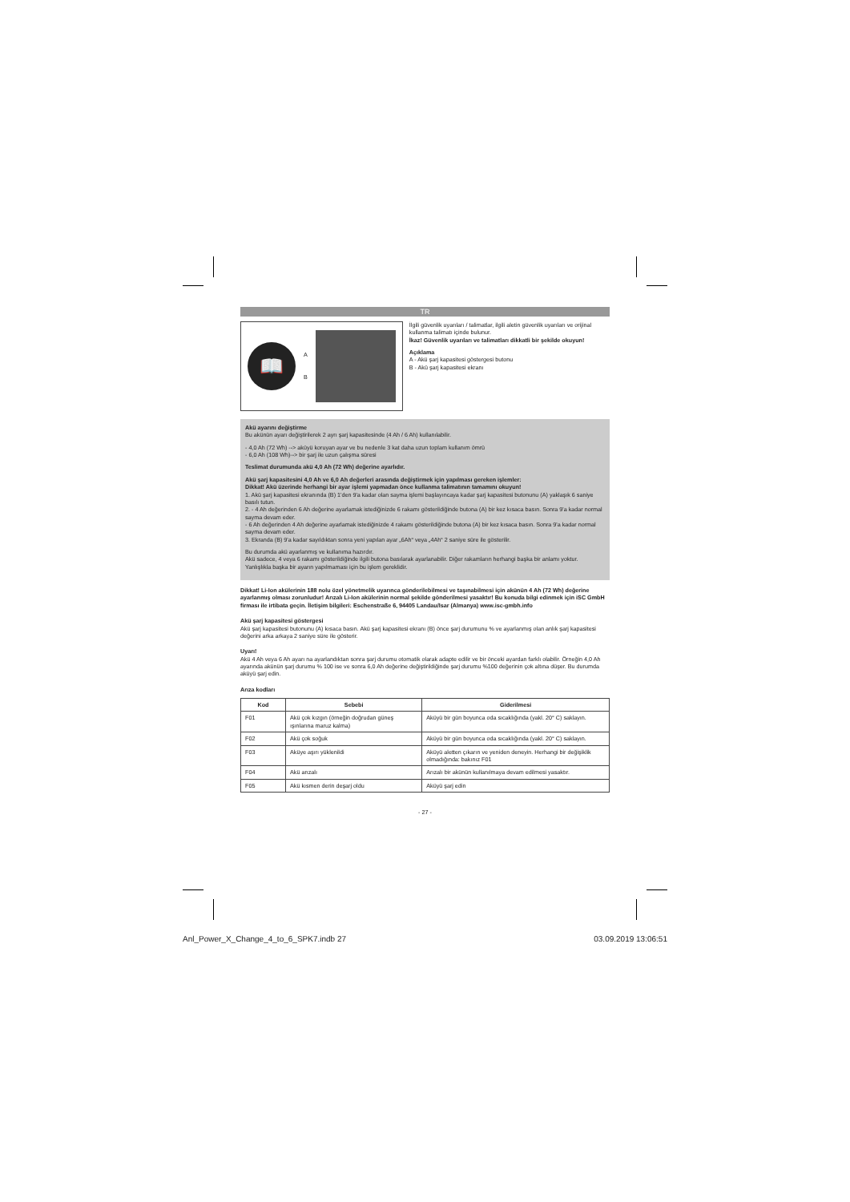TR
📖
A
B
İlgili güvenlik uyarıları / talimatlar, ilgili aletin güvenlik uyarıları ve orijinal kullanma talimatı içinde bulunur.
İkaz! Güvenlik uyarıları ve talimatları dikkatli bir şekilde okuyun!
Açıklama
A - Akü şarj kapasitesi göstergesi butonu
B - Akü şarj kapasitesi ekranı
Akü ayarını değiştirme
Bu akünün ayarı değiştirilerek 2 ayrı şarj kapasitesinde (4 Ah / 6 Ah) kullanılabilir.
- 4,0 Ah (72 Wh) --> aküyü koruyan ayar ve bu nedenle 3 kat daha uzun toplam kullanım ömrü
- 6,0 Ah (108 Wh)--> bir şarj ile uzun çalışma süresi
Teslimat durumunda akü 4,0 Ah (72 Wh) değerine ayarlıdır.
Akü şarj kapasitesini 4,0 Ah ve 6,0 Ah değerleri arasında değiştirmek için yapılması gereken işlemler:
Dikkat! Akü üzerinde herhangi bir ayar işlemi yapmadan önce kullanma talimatının tamamını okuyun!
1. Akü şarj kapasitesi ekranında (B) 1'den 9'a kadar olan sayma işlemi başlayıncaya kadar şarj kapasitesi butonunu (A) yaklaşık 6 saniye basılı tutun.
2. - 4 Ah değerinden 6 Ah değerine ayarlamak istediğinizde 6 rakamı gösterildiğinde butona (A) bir kez kısaca basın. Sonra 9'a kadar normal sayma devam eder.
- 6 Ah değerinden 4 Ah değerine ayarlamak istediğinizde 4 rakamı gösterildiğinde butona (A) bir kez kısaca basın. Sonra 9'a kadar normal sayma devam eder.
3. Ekranda (B) 9'a kadar sayıldıktan sonra yeni yapılan ayar „6Ah“ veya „4Ah“ 2 saniye süre ile gösterilir.
Bu durumda akü ayarlanmış ve kullanıma hazırdır.
Akü sadece, 4 veya 6 rakamı gösterildiğinde ilgili butona basılarak ayarlanabilir. Diğer rakamların herhangi başka bir anlamı yoktur.
Yanlışlıkla başka bir ayarın yapılmaması için bu işlem gereklidir.
Dikkat! Li-Ion akülerinin 188 nolu özel yönetmelik uyarınca gönderilebilmesi ve taşınabilmesi için akünün 4 Ah (72 Wh) değerine ayarlanmış olması zorunludur! Arızalı Li-Ion akülerinin normal şekilde gönderilmesi yasaktır! Bu konuda bilgi edinmek için iSC GmbH firması ile irtibata geçin. İletişim bilgileri: Eschenstraße 6, 94405 Landau/Isar (Almanya) www.isc-gmbh.info
Akü şarj kapasitesi göstergesi
Akü şarj kapasitesi butonunu (A) kısaca basın. Akü şarj kapasitesi ekranı (B) önce şarj durumunu % ve ayarlanmış olan anlık şarj kapasitesi değerini arka arkaya 2 saniye süre ile gösterir.
Uyarı!
Akü 4 Ah veya 6 Ah ayarı na ayarlandıktan sonra şarj durumu otomatik olarak adapte edilir ve bir önceki ayardan farklı olabilir. Örneğin 4,0 Ah ayarında akünün şarj durumu % 100 ise ve sonra 6,0 Ah değerine değiştirildiğinde şarj durumu %100 değerinin çok altına düşer. Bu durumda aküyü şarj edin.
Arıza kodları
| Kod | Sebebi | Giderilmesi |
| --- | --- | --- |
| F01 | Akü çok kızgın (örneğin doğrudan güneş ışınlarına maruz kalma) | Aküyü bir gün boyunca oda sıcaklığında (yakl. 20° C) saklayın. |
| F02 | Akü çok soğuk | Aküyü bir gün boyunca oda sıcaklığında (yakl. 20° C) saklayın. |
| F03 | Aküye aşırı yüklenildi | Aküyü aletten çıkarın ve yeniden deneyin. Herhangi bir değişiklik olmadığında: bakınız F01 |
| F04 | Akü arızalı | Arızalı bir akünün kullanılmaya devam edilmesi yasaktır. |
| F05 | Akü kısmen derin deşarj oldu | Aküyü şarj edin |
- 27 -
Anl_Power_X_Change_4_to_6_SPK7.indb 27 03.09.2019 13:06:51